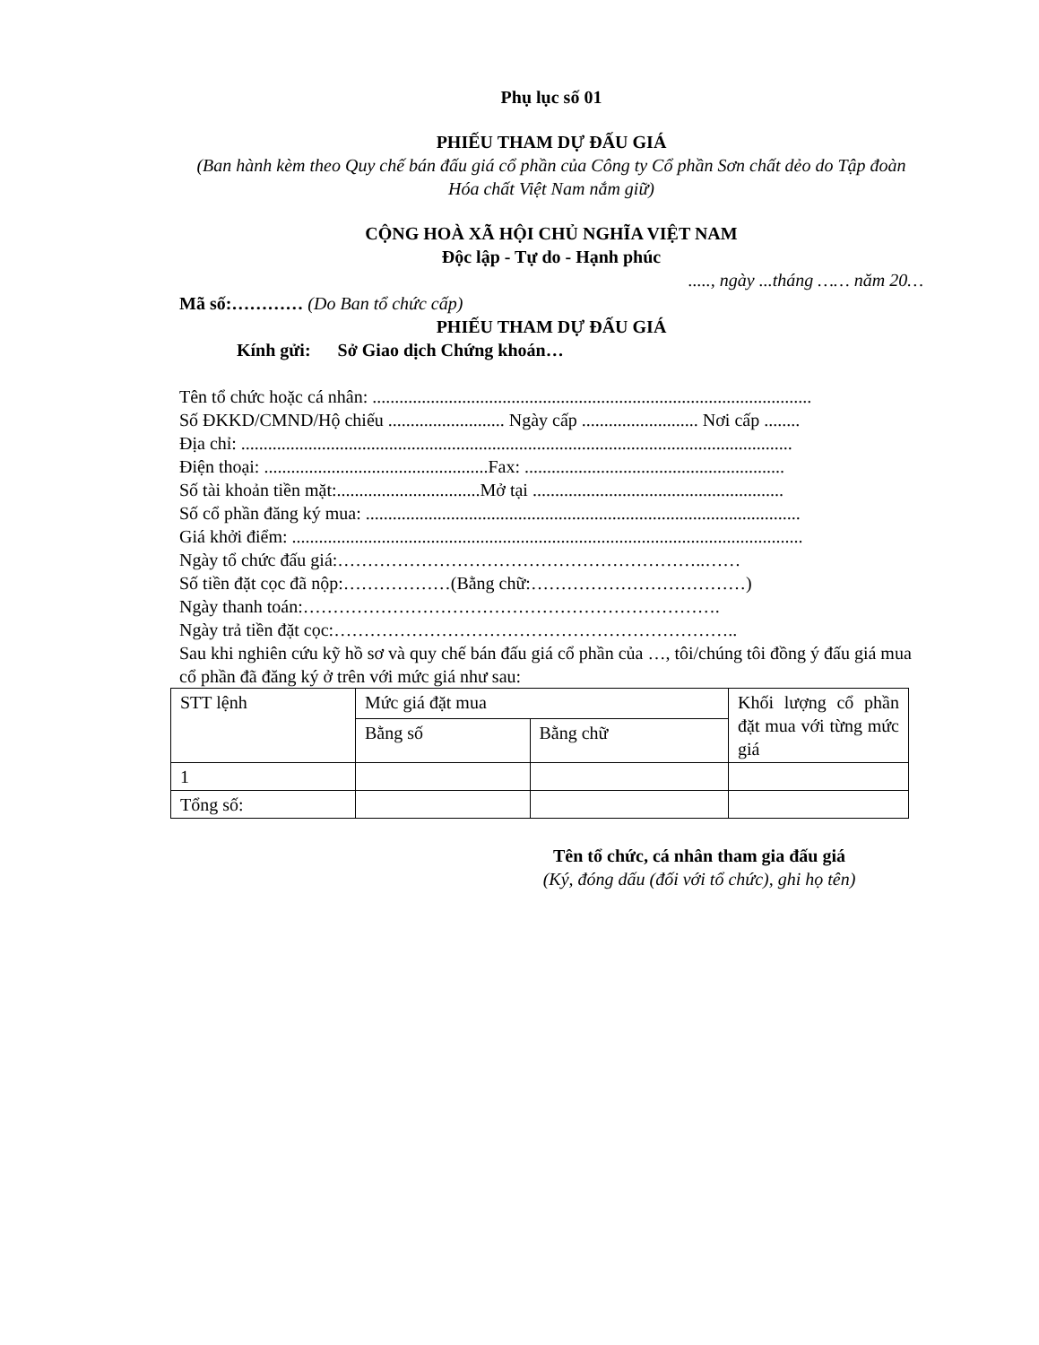Phụ lục số 01
PHIẾU THAM DỰ ĐẤU GIÁ
(Ban hành kèm theo Quy chế bán đấu giá cổ phần của Công ty Cổ phần Sơn chất dẻo do Tập đoàn Hóa chất Việt Nam nắm giữ)
CỘNG HOÀ XÃ HỘI CHỦ NGHĨA VIỆT NAM
Độc lập - Tự do - Hạnh phúc
....., ngày ...tháng …… năm 20…
Mã số:………… (Do Ban tổ chức cấp)
PHIẾU THAM DỰ ĐẤU GIÁ
Kính gửi: Sở Giao dịch Chứng khoán…
Tên tổ chức hoặc cá nhân: ..................................................................................................
Số ĐKKD/CMND/Hộ chiếu .......................... Ngày cấp .......................... Nơi cấp ........
Địa chỉ: ...........................................................................................................................
Điện thoại: ..................................................Fax: ..........................................................
Số tài khoản tiền mặt:................................Mở tại ........................................................
Số cổ phần đăng ký mua: .................................................................................................
Giá khởi điểm: ..................................................................................................................
Ngày tổ chức đấu giá:……………………………………………………..……
Số tiền đặt cọc đã nộp:………………(Bằng chữ:………………………………)
Ngày thanh toán:…………………………………………………………….
Ngày trả tiền đặt cọc:…………………………………………………………..
Sau khi nghiên cứu kỹ hồ sơ và quy chế bán đấu giá cổ phần của …, tôi/chúng tôi đồng ý đấu giá mua cổ phần đã đăng ký ở trên với mức giá như sau:
| STT lệnh | Mức giá đặt mua | | Khối lượng cổ phần đặt mua với từng mức giá |
| | Bằng số | Bằng chữ | |
| 1 | | | |
| Tổng số: | | | |
Tên tổ chức, cá nhân tham gia đấu giá
(Ký, đóng dấu (đối với tổ chức), ghi họ tên)